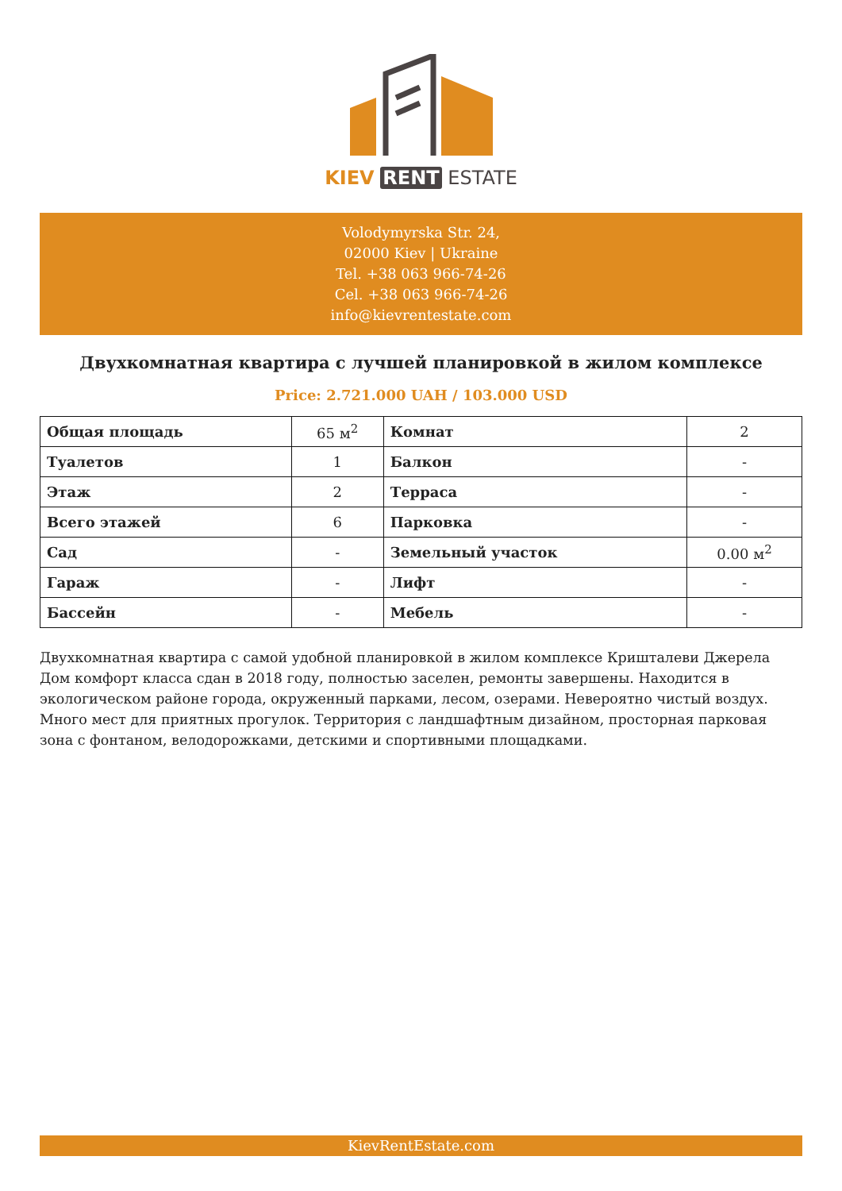KIEV RENT ESTATE
Volodymyrska Str. 24,
02000 Kiev | Ukraine
Tel. +38 063 966-74-26
Cel. +38 063 966-74-26
info@kievrentestate.com
Двухкомнатная квартира с лучшей планировкой в жилом комплексе
Price: 2.721.000 UAH / 103.000 USD
| Общая площадь | 65 м<sup>2</sup> | Комнат | 2 |
| Туалетов | 1 | Балкон | - |
| Этаж | 2 | Терраса | - |
| Всего этажей | 6 | Парковка | - |
| Сад | - | Земельный участок | 0.00 м<sup>2</sup> |
| Гараж | - | Лифт | - |
| Бассейн | - | Мебель | - |
Двухкомнатная квартира с самой удобной планировкой в жилом комплексе Кришталеви Джерела Дом комфорт класса сдан в 2018 году, полностью заселен, ремонты завершены. Находится в экологическом районе города, окруженный парками, лесом, озерами. Невероятно чистый воздух. Много мест для приятных прогулок. Территория с ландшафтным дизайном, просторная парковая зона с фонтаном, велодорожками, детскими и спортивными площадками.
KievRentEstate.com